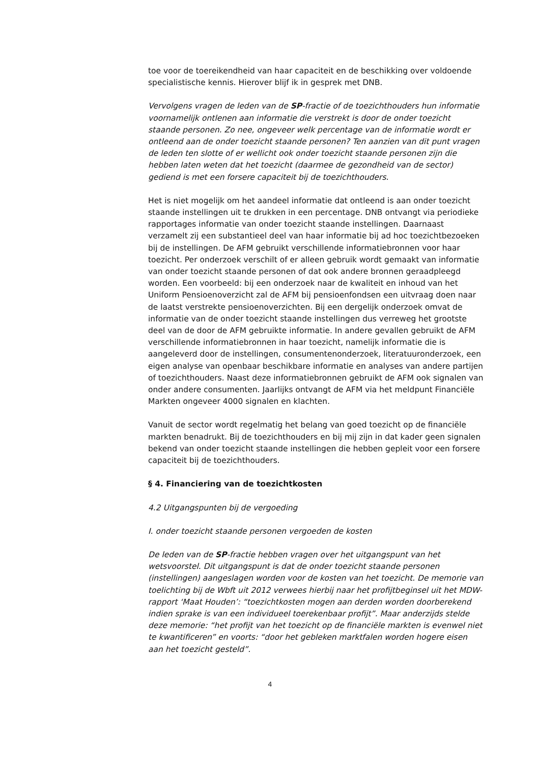toe voor de toereikendheid van haar capaciteit en de beschikking over voldoende specialistische kennis. Hierover blijf ik in gesprek met DNB.
Vervolgens vragen de leden van de SP-fractie of de toezichthouders hun informatie voornamelijk ontlenen aan informatie die verstrekt is door de onder toezicht staande personen. Zo nee, ongeveer welk percentage van de informatie wordt er ontleend aan de onder toezicht staande personen? Ten aanzien van dit punt vragen de leden ten slotte of er wellicht ook onder toezicht staande personen zijn die hebben laten weten dat het toezicht (daarmee de gezondheid van de sector) gediend is met een forsere capaciteit bij de toezichthouders.
Het is niet mogelijk om het aandeel informatie dat ontleend is aan onder toezicht staande instellingen uit te drukken in een percentage. DNB ontvangt via periodieke rapportages informatie van onder toezicht staande instellingen. Daarnaast verzamelt zij een substantieel deel van haar informatie bij ad hoc toezichtbezoeken bij de instellingen. De AFM gebruikt verschillende informatiebronnen voor haar toezicht. Per onderzoek verschilt of er alleen gebruik wordt gemaakt van informatie van onder toezicht staande personen of dat ook andere bronnen geraadpleegd worden. Een voorbeeld: bij een onderzoek naar de kwaliteit en inhoud van het Uniform Pensioenoverzicht zal de AFM bij pensioenfondsen een uitvraag doen naar de laatst verstrekte pensioenoverzichten. Bij een dergelijk onderzoek omvat de informatie van de onder toezicht staande instellingen dus verreweg het grootste deel van de door de AFM gebruikte informatie. In andere gevallen gebruikt de AFM verschillende informatiebronnen in haar toezicht, namelijk informatie die is aangeleverd door de instellingen, consumentenonderzoek, literatuuronderzoek, een eigen analyse van openbaar beschikbare informatie en analyses van andere partijen of toezichthouders. Naast deze informatiebronnen gebruikt de AFM ook signalen van onder andere consumenten. Jaarlijks ontvangt de AFM via het meldpunt Financiële Markten ongeveer 4000 signalen en klachten.
Vanuit de sector wordt regelmatig het belang van goed toezicht op de financiële markten benadrukt. Bij de toezichthouders en bij mij zijn in dat kader geen signalen bekend van onder toezicht staande instellingen die hebben gepleit voor een forsere capaciteit bij de toezichthouders.
§ 4. Financiering van de toezichtkosten
4.2 Uitgangspunten bij de vergoeding
I. onder toezicht staande personen vergoeden de kosten
De leden van de SP-fractie hebben vragen over het uitgangspunt van het wetsvoorstel. Dit uitgangspunt is dat de onder toezicht staande personen (instellingen) aangeslagen worden voor de kosten van het toezicht. De memorie van toelichting bij de Wbft uit 2012 verwees hierbij naar het profijtbeginsel uit het MDW-rapport ‘Maat Houden’: “toezichtkosten mogen aan derden worden doorberekend indien sprake is van een individueel toerekenbaar profijt”. Maar anderzijds stelde deze memorie: “het profijt van het toezicht op de financiële markten is evenwel niet te kwantificeren” en voorts: “door het gebleken marktfalen worden hogere eisen aan het toezicht gesteld”.
4